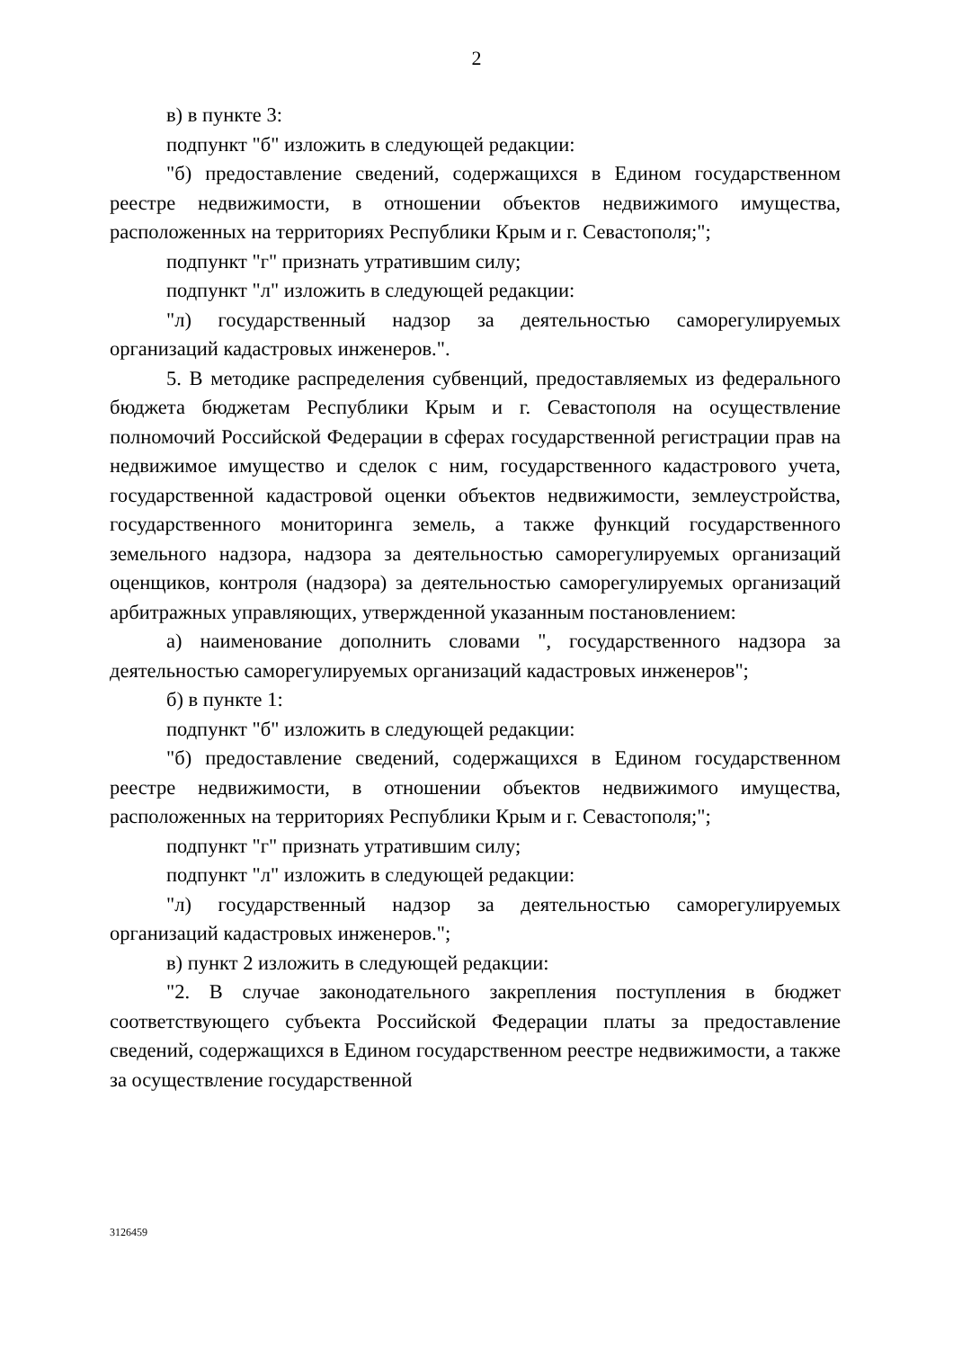2
в) в пункте 3:
подпункт "б" изложить в следующей редакции:
"б) предоставление сведений, содержащихся в Едином государственном реестре недвижимости, в отношении объектов недвижимого имущества, расположенных на территориях Республики Крым и г. Севастополя;";
подпункт "г" признать утратившим силу;
подпункт "л" изложить в следующей редакции:
"л) государственный надзор за деятельностью саморегулируемых организаций кадастровых инженеров.".
5. В методике распределения субвенций, предоставляемых из федерального бюджета бюджетам Республики Крым и г. Севастополя на осуществление полномочий Российской Федерации в сферах государственной регистрации прав на недвижимое имущество и сделок с ним, государственного кадастрового учета, государственной кадастровой оценки объектов недвижимости, землеустройства, государственного мониторинга земель, а также функций государственного земельного надзора, надзора за деятельностью саморегулируемых организаций оценщиков, контроля (надзора) за деятельностью саморегулируемых организаций арбитражных управляющих, утвержденной указанным постановлением:
а) наименование дополнить словами ", государственного надзора за деятельностью саморегулируемых организаций кадастровых инженеров";
б) в пункте 1:
подпункт "б" изложить в следующей редакции:
"б) предоставление сведений, содержащихся в Едином государственном реестре недвижимости, в отношении объектов недвижимого имущества, расположенных на территориях Республики Крым и г. Севастополя;";
подпункт "г" признать утратившим силу;
подпункт "л" изложить в следующей редакции:
"л) государственный надзор за деятельностью саморегулируемых организаций кадастровых инженеров.";
в) пункт 2 изложить в следующей редакции:
"2. В случае законодательного закрепления поступления в бюджет соответствующего субъекта Российской Федерации платы за предоставление сведений, содержащихся в Едином государственном реестре недвижимости, а также за осуществление государственной
3126459